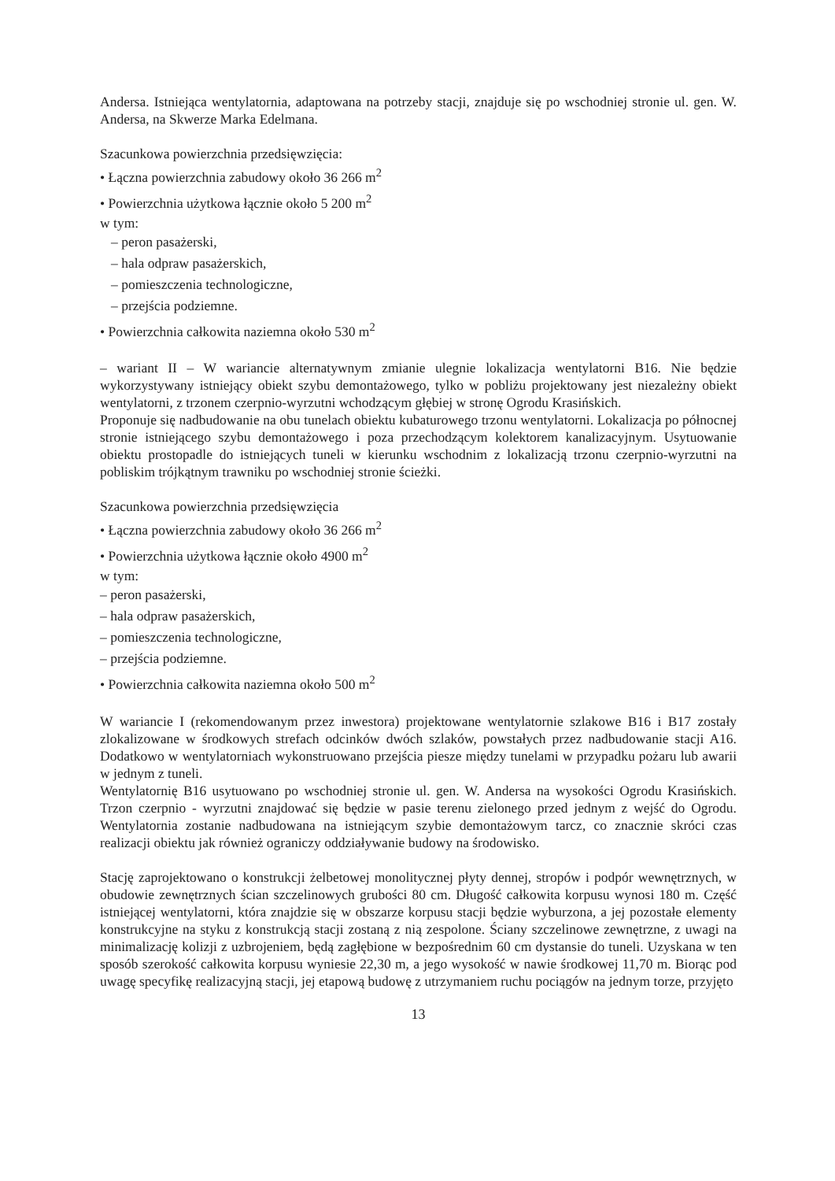Andersa. Istniejąca wentylatornia, adaptowana na potrzeby stacji, znajduje się po wschodniej stronie ul. gen. W. Andersa, na Skwerze Marka Edelmana.
Szacunkowa powierzchnia przedsięwzięcia:
• Łączna powierzchnia zabudowy około 36 266 m<sup>2</sup>
• Powierzchnia użytkowa łącznie około 5 200 m<sup>2</sup>
w tym:
– peron pasażerski,
– hala odpraw pasażerskich,
– pomieszczenia technologiczne,
– przejścia podziemne.
• Powierzchnia całkowita naziemna około 530 m<sup>2</sup>
– wariant II – W wariancie alternatywnym zmianie ulegnie lokalizacja wentylatorni B16. Nie będzie wykorzystywany istniejący obiekt szybu demontażowego, tylko w pobliżu projektowany jest niezależny obiekt wentylatorni, z trzonem czerpnio-wyrzutni wchodzącym głębiej w stronę Ogrodu Krasińskich.
Proponuje się nadbudowanie na obu tunelach obiektu kubaturowego trzonu wentylatorni. Lokalizacja po północnej stronie istniejącego szybu demontażowego i poza przechodzącym kolektorem kanalizacyjnym. Usytuowanie obiektu prostopadle do istniejących tuneli w kierunku wschodnim z lokalizacją trzonu czerpnio-wyrzutni na pobliskim trójkątnym trawniku po wschodniej stronie ścieżki.
Szacunkowa powierzchnia przedsięwzięcia
• Łączna powierzchnia zabudowy około 36 266 m<sup>2</sup>
• Powierzchnia użytkowa łącznie około 4900 m<sup>2</sup>
w tym:
– peron pasażerski,
– hala odpraw pasażerskich,
– pomieszczenia technologiczne,
– przejścia podziemne.
• Powierzchnia całkowita naziemna około 500 m<sup>2</sup>
W wariancie I (rekomendowanym przez inwestora) projektowane wentylatornie szlakowe B16 i B17 zostały zlokalizowane w środkowych strefach odcinków dwóch szlaków, powstałych przez nadbudowanie stacji A16. Dodatkowo w wentylatorniach wykonstruowano przejścia piesze między tunelami w przypadku pożaru lub awarii w jednym z tuneli.
Wentylatornię B16 usytuowano po wschodniej stronie ul. gen. W. Andersa na wysokości Ogrodu Krasińskich. Trzon czerpnio - wyrzutni znajdować się będzie w pasie terenu zielonego przed jednym z wejść do Ogrodu. Wentylatornia zostanie nadbudowana na istniejącym szybie demontażowym tarcz, co znacznie skróci czas realizacji obiektu jak również ograniczy oddziaływanie budowy na środowisko.
Stację zaprojektowano o konstrukcji żelbetowej monolitycznej płyty dennej, stropów i podpór wewnętrznych, w obudowie zewnętrznych ścian szczelinowych grubości 80 cm. Długość całkowita korpusu wynosi 180 m. Część istniejącej wentylatorni, która znajdzie się w obszarze korpusu stacji będzie wyburzona, a jej pozostałe elementy konstrukcyjne na styku z konstrukcją stacji zostaną z nią zespolone. Ściany szczelinowe zewnętrzne, z uwagi na minimalizację kolizji z uzbrojeniem, będą zagłębione w bezpośrednim 60 cm dystansie do tuneli. Uzyskana w ten sposób szerokość całkowita korpusu wyniesie 22,30 m, a jego wysokość w nawie środkowej 11,70 m. Biorąc pod uwagę specyfikę realizacyjną stacji, jej etapową budowę z utrzymaniem ruchu pociągów na jednym torze, przyjęto
13